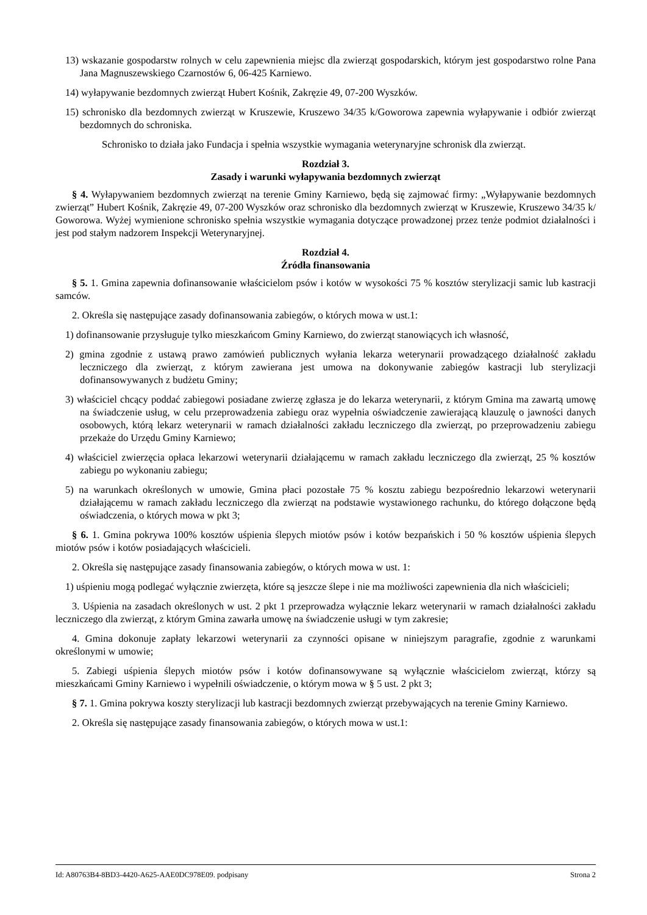13) wskazanie gospodarstw rolnych w celu zapewnienia miejsc dla zwierząt gospodarskich, którym jest gospodarstwo rolne Pana Jana Magnuszewskiego Czarnostów 6, 06-425 Karniewo.
14) wyłapywanie bezdomnych zwierząt Hubert Kośnik, Zakręzie 49, 07-200 Wyszków.
15) schronisko dla bezdomnych zwierząt w Kruszewie, Kruszewo 34/35 k/Goworowa zapewnia wyłapywanie i odbiór zwierząt bezdomnych do schroniska.
Schronisko to działa jako Fundacja i spełnia wszystkie wymagania weterynaryjne schronisk dla zwierząt.
Rozdział 3.
Zasady i warunki wyłapywania bezdomnych zwierząt
§ 4. Wyłapywaniem bezdomnych zwierząt na terenie Gminy Karniewo, będą się zajmować firmy: „Wyłapywanie bezdomnych zwierząt” Hubert Kośnik, Zakręzie 49, 07-200 Wyszków oraz schronisko dla bezdomnych zwierząt w Kruszewie, Kruszewo 34/35 k/ Goworowa. Wyżej wymienione schronisko spełnia wszystkie wymagania dotyczące prowadzonej przez tenże podmiot działalności i jest pod stałym nadzorem Inspekcji Weterynaryjnej.
Rozdział 4.
Źródła finansowania
§ 5. 1. Gmina zapewnia dofinansowanie właścicielom psów i kotów w wysokości 75 % kosztów sterylizacji samic lub kastracji samców.
2. Określa się następujące zasady dofinansowania zabiegów, o których mowa w ust.1:
1) dofinansowanie przysługuje tylko mieszkańcom Gminy Karniewo, do zwierząt stanowiących ich własność,
2) gmina zgodnie z ustawą prawo zamówień publicznych wyłania lekarza weterynarii prowadzącego działalność zakładu leczniczego dla zwierząt, z którym zawierana jest umowa na dokonywanie zabiegów kastracji lub sterylizacji dofinansowywanych z budżetu Gminy;
3) właściciel chcący poddać zabiegowi posiadane zwierzę zgłasza je do lekarza weterynarii, z którym Gmina ma zawartą umowę na świadczenie usług, w celu przeprowadzenia zabiegu oraz wypełnia oświadczenie zawierającą klauzulę o jawności danych osobowych, którą lekarz weterynarii w ramach działalności zakładu leczniczego dla zwierząt, po przeprowadzeniu zabiegu przekaże do Urzędu Gminy Karniewo;
4) właściciel zwierzęcia opłaca lekarzowi weterynarii działającemu w ramach zakładu leczniczego dla zwierząt, 25 % kosztów zabiegu po wykonaniu zabiegu;
5) na warunkach określonych w umowie, Gmina płaci pozostałe 75 % kosztu zabiegu bezpośrednio lekarzowi weterynarii działającemu w ramach zakładu leczniczego dla zwierząt na podstawie wystawionego rachunku, do którego dołączone będą oświadczenia, o których mowa w pkt 3;
§ 6. 1. Gmina pokrywa 100% kosztów uśpienia ślepych miotów psów i kotów bezpańskich i 50 % kosztów uśpienia ślepych miotów psów i kotów posiadających właścicieli.
2. Określa się następujące zasady finansowania zabiegów, o których mowa w ust. 1:
1) uśpieniu mogą podlegać wyłącznie zwierzęta, które są jeszcze ślepe i nie ma możliwości zapewnienia dla nich właścicieli;
3. Uśpienia na zasadach określonych w ust. 2 pkt 1 przeprowadza wyłącznie lekarz weterynarii w ramach działalności zakładu leczniczego dla zwierząt, z którym Gmina zawarła umowę na świadczenie usługi w tym zakresie;
4. Gmina dokonuje zapłaty lekarzowi weterynarii za czynności opisane w niniejszym paragrafie, zgodnie z warunkami określonymi w umowie;
5. Zabiegi uśpienia ślepych miotów psów i kotów dofinansowywane są wyłącznie właścicielom zwierząt, którzy są mieszkańcami Gminy Karniewo i wypełnili oświadczenie, o którym mowa w § 5 ust. 2 pkt 3;
§ 7. 1. Gmina pokrywa koszty sterylizacji lub kastracji bezdomnych zwierząt przebywających na terenie Gminy Karniewo.
2. Określa się następujące zasady finansowania zabiegów, o których mowa w ust.1:
Id: A80763B4-8BD3-4420-A625-AAE0DC978E09. podpisany Strona 2